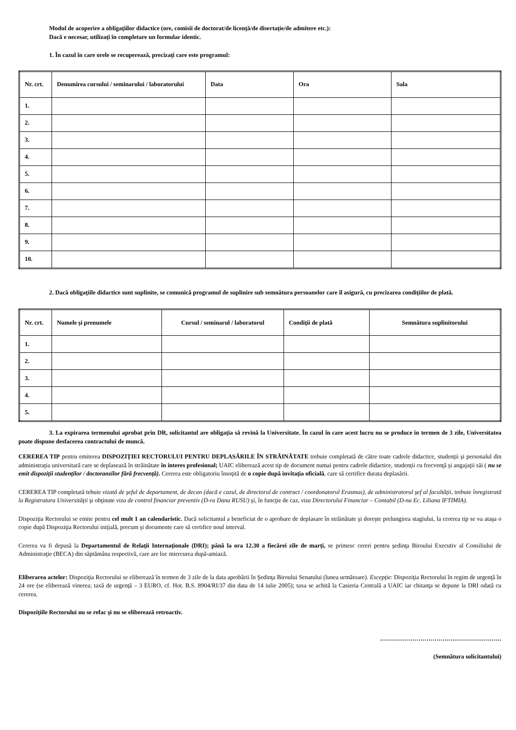Modul de acoperire a obligaţiilor didactice (ore, comisii de doctorat/de licenţă/de disertaţie/de admitere etc.):
Dacă e necesar, utilizaţi în completare un formular identic.
1. În cazul în care orele se recuperează, precizaţi care este programul:
| Nr. crt. | Denumirea cursului / seminarului / laboratorului | Data | Ora | Sala |
| --- | --- | --- | --- | --- |
| 1. | | | | |
| 2. | | | | |
| 3. | | | | |
| 4. | | | | |
| 5. | | | | |
| 6. | | | | |
| 7. | | | | |
| 8. | | | | |
| 9. | | | | |
| 10. | | | | |
2. Dacă obligaţiile didactice sunt suplinite, se comunică programul de suplinire sub semnătura persoanelor care îl asigură, cu precizarea condiţiilor de plată.
| Nr. crt. | Numele şi prenumele | Cursul / seminarul / laboratorul | Condiţii de plată | Semnătura suplinitorului |
| --- | --- | --- | --- | --- |
| 1. | | | | |
| 2. | | | | |
| 3. | | | | |
| 4. | | | | |
| 5. | | | | |
3. La expirarea termenului aprobat prin DR, solicitantul are obligaţia să revină la Universitate. În cazul în care acest lucru nu se produce in termen de 3 zile, Universitatea poate dispune desfacerea contractului de muncă.
CEREREA TIP pentru emiterea DISPOZIŢIEI RECTORULUI PENTRU DEPLASĂRILE ÎN STRĂINĂTATE trebuie completată de către toate cadrele didactice, studenţii şi personalul din administraţia universitară care se deplasează în străinătate în interes profesional; UAIC eliberează acest tip de document numai pentru cadrele didactice, studenţii cu frecvenţă şi angajaţii săi ( nu se emit dispoziţii studenţilor / doctoranzilor fără frecvenţă). Cererea este obligatoriu însoţită de o copie după invitaţia oficială, care să certifice durata deplasării.
CEREREA TIP completată tebuie vizată de şeful de departament, de decan (dacă e cazul, de directorul de contract / coordonatorul Erasmus), de administratorul şef al facultăţii, trebuie înregistrată la Registratura Universităţii şi obţinute viza de control financiar preventiv (D-ra Dana RUSU) şi, în funcţie de caz, viza Directorului Financiar – Contabil (D-na Ec. Liliana IFTIMIA).
Dispoziţia Rectorului se emite pentru cel mult 1 an calendaristic. Dacă solicitantul a beneficiat de o aprobare de deplasare în străinătate şi doreşte prelungirea stagiului, la cererea tip se va ataşa o copie după Dispoziţia Rectorului iniţială, precum şi documente care să certifice noul interval.
Cererea va fi depusă la Departamentul de Relaţii Internaţionale (DRI); până la ora 12.30 a fiecărei zile de marţi, se primesc cereri pentru şedinţa Biroului Executiv al Consiliului de Administraţie (BECA) din săptămâna respectivă, care are loc miercurea după-amiază.
Eliberarea actelor: Dispoziţia Rectorului se eliberează în termen de 3 zile de la data aprobării în Şedinţa Biroului Senatului (lunea următoare). Excepţie: Dispoziţia Rectorului în regim de urgenţă în 24 ore (se eliberează vinerea; taxă de urgenţă – 3 EURO, cf. Hot. B.S. 8904/RI/37 din data de 14 iulie 2005); taxa se achită la Casieria Centrală a UAIC iar chitanţa se depune la DRI odată cu cererea.
Dispoziţiile Rectorului nu se refac şi nu se eliberează retroactiv.
……………………………………………………
(Semnătura solicitantului)